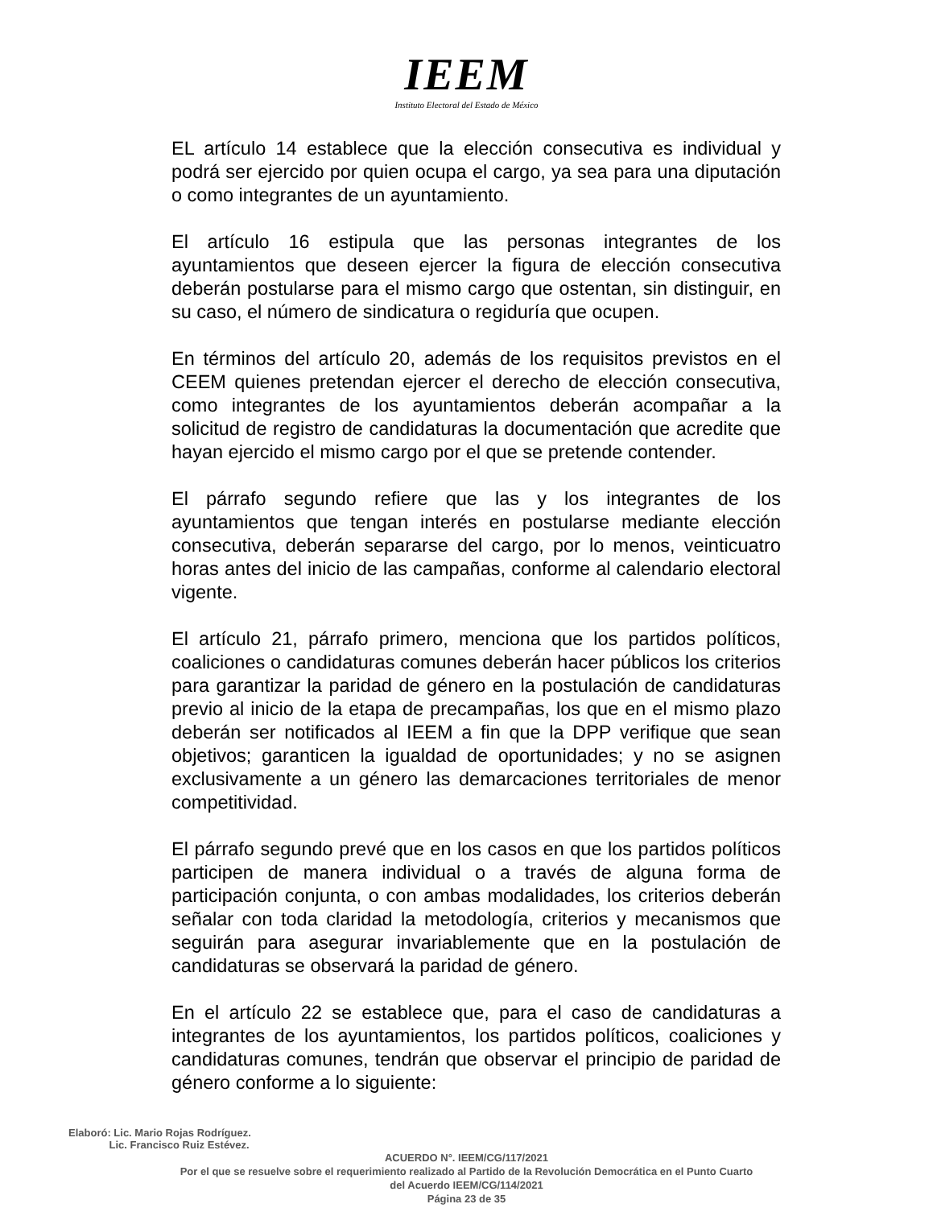IEEM
Instituto Electoral del Estado de México
EL artículo 14 establece que la elección consecutiva es individual y podrá ser ejercido por quien ocupa el cargo, ya sea para una diputación o como integrantes de un ayuntamiento.
El artículo 16 estipula que las personas integrantes de los ayuntamientos que deseen ejercer la figura de elección consecutiva deberán postularse para el mismo cargo que ostentan, sin distinguir, en su caso, el número de sindicatura o regiduría que ocupen.
En términos del artículo 20, además de los requisitos previstos en el CEEM quienes pretendan ejercer el derecho de elección consecutiva, como integrantes de los ayuntamientos deberán acompañar a la solicitud de registro de candidaturas la documentación que acredite que hayan ejercido el mismo cargo por el que se pretende contender.
El párrafo segundo refiere que las y los integrantes de los ayuntamientos que tengan interés en postularse mediante elección consecutiva, deberán separarse del cargo, por lo menos, veinticuatro horas antes del inicio de las campañas, conforme al calendario electoral vigente.
El artículo 21, párrafo primero, menciona que los partidos políticos, coaliciones o candidaturas comunes deberán hacer públicos los criterios para garantizar la paridad de género en la postulación de candidaturas previo al inicio de la etapa de precampañas, los que en el mismo plazo deberán ser notificados al IEEM a fin que la DPP verifique que sean objetivos; garanticen la igualdad de oportunidades; y no se asignen exclusivamente a un género las demarcaciones territoriales de menor competitividad.
El párrafo segundo prevé que en los casos en que los partidos políticos participen de manera individual o a través de alguna forma de participación conjunta, o con ambas modalidades, los criterios deberán señalar con toda claridad la metodología, criterios y mecanismos que seguirán para asegurar invariablemente que en la postulación de candidaturas se observará la paridad de género.
En el artículo 22 se establece que, para el caso de candidaturas a integrantes de los ayuntamientos, los partidos políticos, coaliciones y candidaturas comunes, tendrán que observar el principio de paridad de género conforme a lo siguiente:
Elaboró: Lic. Mario Rojas Rodríguez.
Lic. Francisco Ruiz Estévez.
ACUERDO N°. IEEM/CG/117/2021
Por el que se resuelve sobre el requerimiento realizado al Partido de la Revolución Democrática en el Punto Cuarto
del Acuerdo IEEM/CG/114/2021
Página 23 de 35